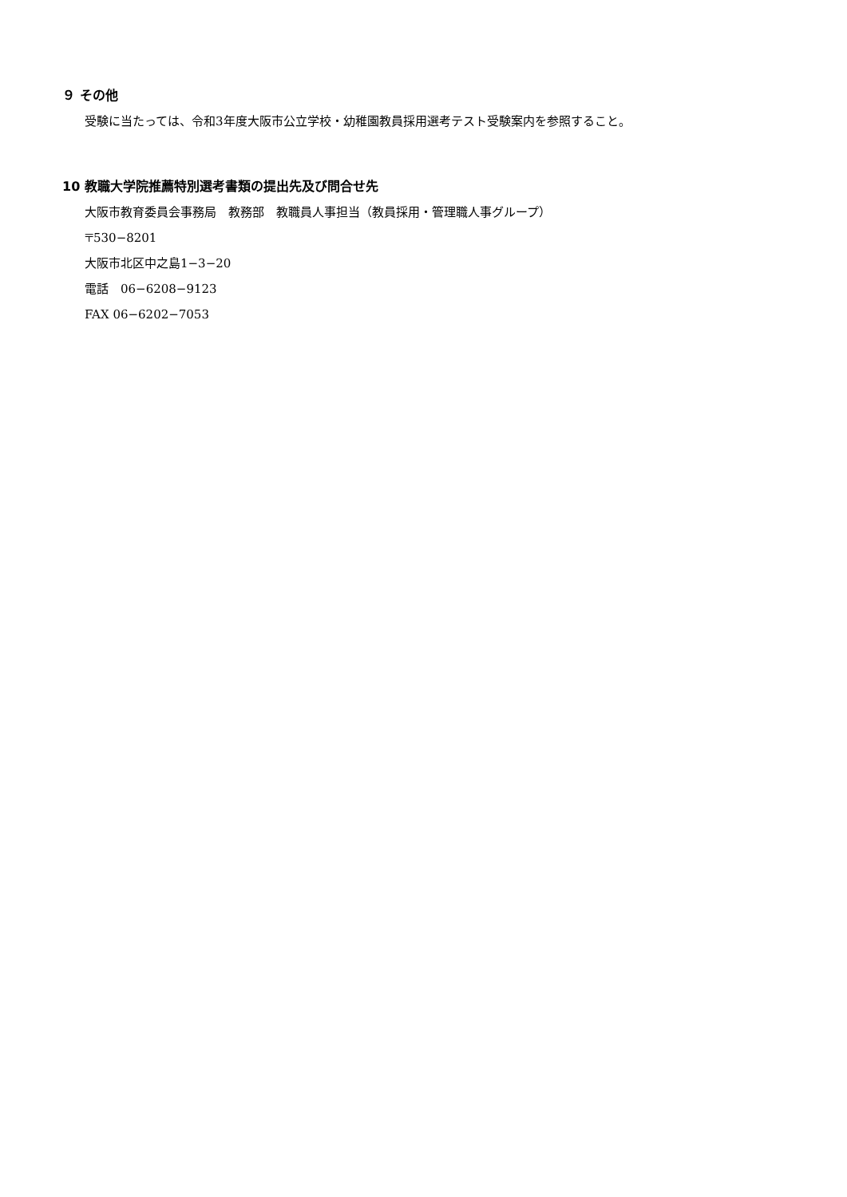９ その他
受験に当たっては、令和3年度大阪市公立学校・幼稚園教員採用選考テスト受験案内を参照すること。
10 教職大学院推薦特別選考書類の提出先及び問合せ先
大阪市教育委員会事務局　教務部　教職員人事担当（教員採用・管理職人事グループ）
〒530−8201
大阪市北区中之島1−3−20
電話　06−6208−9123
FAX 06−6202−7053